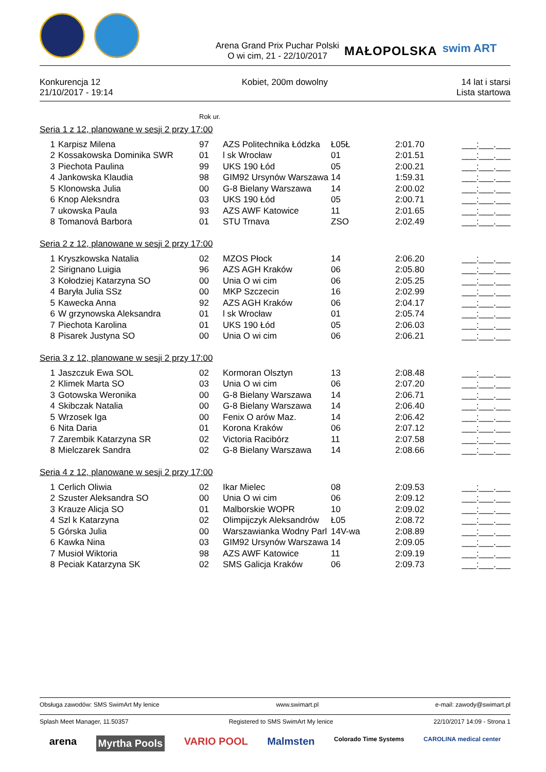Arena Grand Prix Puchar Polski
O wi cim, 21 - 22/10/2017
MAŁOPOLSKA
swim ART
Konkurencja 12
21/10/2017 - 19:14
Kobiet, 200m dowolny 14 lat i starsi
Lista startowa
Rok ur.
Seria 1 z 12, planowane w sesji 2 przy 17:00
| 1 | Karpisz Milena | 97 | AZS Politechnika Łódzka | Ł05Ł | 2:01.70 | ___:___.___ |
| 2 | Kossakowska Dominika SWR | 01 | l sk Wrocław | 01 | 2:01.51 | ___:___.___ |
| 3 | Piechota Paulina | 99 | UKS 190 Łód | 05 | 2:00.21 | ___:___.___ |
| 4 | Jankowska Klaudia | 98 | GIM92 Ursynów Warszawa | 14 | 1:59.31 | ___:___.___ |
| 5 | Klonowska Julia | 00 | G-8 Bielany Warszawa | 14 | 2:00.02 | ___:___.___ |
| 6 | Knop Aleksndra | 03 | UKS 190 Łód | 05 | 2:00.71 | ___:___.___ |
| 7 | ukowska Paula | 93 | AZS AWF Katowice | 11 | 2:01.65 | ___:___.___ |
| 8 | Tomanová Barbora | 01 | STU Trnava | ZSO | 2:02.49 | ___:___.___ |
Seria 2 z 12, planowane w sesji 2 przy 17:00
| 1 | Kryszkowska Natalia | 02 | MZOS Płock | 14 | 2:06.20 | ___:___.___ |
| 2 | Sirignano Luigia | 96 | AZS AGH Kraków | 06 | 2:05.80 | ___:___.___ |
| 3 | Kołodziej Katarzyna SO | 00 | Unia O wi cim | 06 | 2:05.25 | ___:___.___ |
| 4 | Baryła Julia SSz | 00 | MKP Szczecin | 16 | 2:02.99 | ___:___.___ |
| 5 | Kawecka Anna | 92 | AZS AGH Kraków | 06 | 2:04.17 | ___:___.___ |
| 6 | W grzynowska Aleksandra | 01 | l sk Wrocław | 01 | 2:05.74 | ___:___.___ |
| 7 | Piechota Karolina | 01 | UKS 190 Łód | 05 | 2:06.03 | ___:___.___ |
| 8 | Pisarek Justyna SO | 00 | Unia O wi cim | 06 | 2:06.21 | ___:___.___ |
Seria 3 z 12, planowane w sesji 2 przy 17:00
| 1 | Jaszczuk Ewa SOL | 02 | Kormoran Olsztyn | 13 | 2:08.48 | ___:___.___ |
| 2 | Klimek Marta SO | 03 | Unia O wi cim | 06 | 2:07.20 | ___:___.___ |
| 3 | Gotowska Weronika | 00 | G-8 Bielany Warszawa | 14 | 2:06.71 | ___:___.___ |
| 4 | Skibczak Natalia | 00 | G-8 Bielany Warszawa | 14 | 2:06.40 | ___:___.___ |
| 5 | Wrzosek Iga | 00 | Fenix O arów Maz. | 14 | 2:06.42 | ___:___.___ |
| 6 | Nita Daria | 01 | Korona Kraków | 06 | 2:07.12 | ___:___.___ |
| 7 | Zarembik Katarzyna SR | 02 | Victoria Racibórz | 11 | 2:07.58 | ___:___.___ |
| 8 | Mielczarek Sandra | 02 | G-8 Bielany Warszawa | 14 | 2:08.66 | ___:___.___ |
Seria 4 z 12, planowane w sesji 2 przy 17:00
| 1 | Cerlich Oliwia | 02 | Ikar Mielec | 08 | 2:09.53 | ___:___.___ |
| 2 | Szuster Aleksandra SO | 00 | Unia O wi cim | 06 | 2:09.12 | ___:___.___ |
| 3 | Krauze Alicja SO | 01 | Malborskie WOPR | 10 | 2:09.02 | ___:___.___ |
| 4 | Szl k Katarzyna | 02 | Olimpijczyk Aleksandrów | Ł05 | 2:08.72 | ___:___.___ |
| 5 | Górska Julia | 00 | Warszawianka Wodny Parl | 14V-wa | 2:08.89 | ___:___.___ |
| 6 | Kawka Nina | 03 | GIM92 Ursynów Warszawa | 14 | 2:09.05 | ___:___.___ |
| 7 | Musioł Wiktoria | 98 | AZS AWF Katowice | 11 | 2:09.19 | ___:___.___ |
| 8 | Peciak Katarzyna SK | 02 | SMS Galicja Kraków | 06 | 2:09.73 | ___:___.___ |
Obsługa zawodów: SMS SwimArt My lenice www.swimart.pl e-mail: zawody@swimart.pl
Splash Meet Manager, 11.50357 Registered to SMS SwimArt My lenice 22/10/2017 14:09 - Strona 1
arena Myrtha Pools VARIO POOL Malmsten Colorado Time Systems CAROLINA medical center